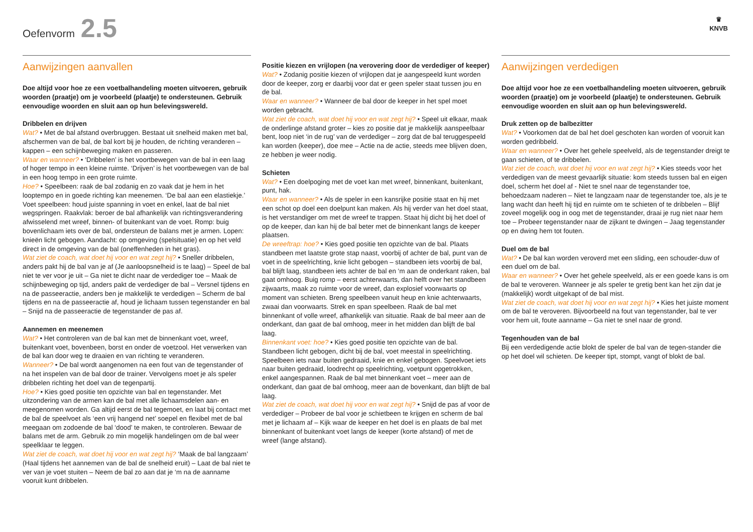Oefenvorm 2.5
♛
KNVB
Aanwijzingen aanvallen
Doe altijd voor hoe ze een voetbalhandeling moeten uitvoeren, gebruik woorden (praatje) om je voorbeeld (plaatje) te ondersteunen. Gebruik eenvoudige woorden en sluit aan op hun belevingswereld.
Dribbelen en drijven
Wat? • Met de bal afstand overbruggen. Bestaat uit snelheid maken met bal, afschermen van de bal, de bal kort bij je houden, de richting veranderen – kappen – een schijnbeweging maken en passeren.
Waar en wanneer? • ‘Dribbelen’ is het voortbewegen van de bal in een laag of hoger tempo in een kleine ruimte. ‘Drijven’ is het voortbewegen van de bal in een hoog tempo in een grote ruimte.
Hoe? • Speelbeen: raak de bal zodanig en zo vaak dat je hem in het looptempo en in goede richting kan meenemen. ‘De bal aan een elastiekje.’ Voet speelbeen: houd juiste spanning in voet en enkel, laat de bal niet wegspringen. Raakvlak: beroer de bal afhankelijk van richtingsverandering afwisselend met wreef, binnen- of buitenkant van de voet. Romp: buig bovenlichaam iets over de bal, ondersteun de balans met je armen. Lopen: knieën licht gebogen. Aandacht: op omgeving (spelsituatie) en op het veld direct in de omgeving van de bal (oneffenheden in het gras).
Wat ziet de coach, wat doet hij voor en wat zegt hij? • Sneller dribbelen, anders pakt hij de bal van je af (Je aanloopsnelheid is te laag) – Speel de bal niet te ver voor je uit – Ga niet te dicht naar de verdediger toe – Maak de schijnbeweging op tijd, anders pakt de verdediger de bal – Versnel tijdens en na de passeeractie, anders ben je makkelijk te verdedigen – Scherm de bal tijdens en na de passeeractie af, houd je lichaam tussen tegenstander en bal – Snijd na de passeeractie de tegenstander de pas af.
Aannemen en meenemen
Wat? • Het controleren van de bal kan met de binnenkant voet, wreef, buitenkant voet, bovenbeen, borst en onder de voetzool. Het verwerken van de bal kan door weg te draaien en van richting te veranderen.
Wanneer? • De bal wordt aangenomen na een fout van de tegenstander of na het inspelen van de bal door de trainer. Vervolgens moet je als speler dribbelen richting het doel van de tegenpartij.
Hoe? • Kies goed positie ten opzichte van bal en tegenstander. Met uitzondering van de armen kan de bal met alle lichaamsdelen aan- en meegenomen worden. Ga altijd eerst de bal tegemoet, en laat bij contact met de bal de speelvoet als ‘een vrij hangend net’ soepel en flexibel met de bal meegaan om zodoende de bal ‘dood’ te maken, te controleren. Bewaar de balans met de arm. Gebruik zo min mogelijk handelingen om de bal weer speelklaar te leggen.
Wat ziet de coach, wat doet hij voor en wat zegt hij? ‘Maak de bal langzaam’ (Haal tijdens het aannemen van de bal de snelheid eruit) – Laat de bal niet te ver van je voet stuiten – Neem de bal zo aan dat je ‘m na de aanname vooruit kunt dribbelen.
Positie kiezen en vrijlopen (na verovering door de verdediger of keeper)
Wat? • Zodanig positie kiezen of vrijlopen dat je aangespeeld kunt worden door de keeper, zorg er daarbij voor dat er geen speler staat tussen jou en de bal.
Waar en wanneer? • Wanneer de bal door de keeper in het spel moet worden gebracht.
Wat ziet de coach, wat doet hij voor en wat zegt hij? • Speel uit elkaar, maak de onderlinge afstand groter – kies zo positie dat je makkelijk aanspeelbaar bent, loop niet ‘in de rug’ van de verdediger – zorg dat de bal teruggespeeld kan worden (keeper), doe mee – Actie na de actie, steeds mee blijven doen, ze hebben je weer nodig.
Schieten
Wat? • Een doelpoging met de voet kan met wreef, binnenkant, buitenkant, punt, hak.
Waar en wanneer? • Als de speler in een kansrijke positie staat en hij met een schot op doel een doelpunt kan maken. Als hij verder van het doel staat, is het verstandiger om met de wreef te trappen. Staat hij dicht bij het doel of op de keeper, dan kan hij de bal beter met de binnenkant langs de keeper plaatsen.
De wreeftrap: hoe? • Kies goed positie ten opzichte van de bal. Plaats standbeen met laatste grote stap naast, voorbij of achter de bal, punt van de voet in de speelrichting, knie licht gebogen – standbeen iets voorbij de bal, bal blijft laag, standbeen iets achter de bal en ‘m aan de onderkant raken, bal gaat omhoog. Buig romp – eerst achterwaarts, dan helft over het standbeen zijwaarts, maak zo ruimte voor de wreef, dan explosief voorwaarts op moment van schieten. Breng speelbeen vanuit heup en knie achterwaarts, zwaai dan voorwaarts. Strek en span speelbeen. Raak de bal met binnenkant of volle wreef, afhankelijk van situatie. Raak de bal meer aan de onderkant, dan gaat de bal omhoog, meer in het midden dan blijft de bal laag.
Binnenkant voet: hoe? • Kies goed positie ten opzichte van de bal. Standbeen licht gebogen, dicht bij de bal, voet meestal in speelrichting. Speelbeen iets naar buiten gedraaid, knie en enkel gebogen. Speelvoet iets naar buiten gedraaid, loodrecht op speelrichting, voetpunt opgetrokken, enkel aangespannen. Raak de bal met binnenkant voet – meer aan de onderkant, dan gaat de bal omhoog, meer aan de bovenkant, dan blijft de bal laag.
Wat ziet de coach, wat doet hij voor en wat zegt hij? • Snijd de pas af voor de verdediger – Probeer de bal voor je schietbeen te krijgen en scherm de bal met je lichaam af – Kijk waar de keeper en het doel is en plaats de bal met binnenkant of buitenkant voet langs de keeper (korte afstand) of met de wreef (lange afstand).
Aanwijzingen verdedigen
Doe altijd voor hoe ze een voetbalhandeling moeten uitvoeren, gebruik woorden (praatje) om je voorbeeld (plaatje) te ondersteunen. Gebruik eenvoudige woorden en sluit aan op hun belevingswereld.
Druk zetten op de balbezitter
Wat? • Voorkomen dat de bal het doel geschoten kan worden of vooruit kan worden gedribbeld.
Waar en wanneer? • Over het gehele speelveld, als de tegenstander dreigt te gaan schieten, of te dribbelen.
Wat ziet de coach, wat doet hij voor en wat zegt hij? • Kies steeds voor het verdedigen van de meest gevaarlijk situatie: kom steeds tussen bal en eigen doel, scherm het doel af - Niet te snel naar de tegenstander toe, behoedzaam naderen – Niet te langzaam naar de tegenstander toe, als je te lang wacht dan heeft hij tijd en ruimte om te schieten of te dribbelen – Blijf zoveel mogelijk oog in oog met de tegenstander, draai je rug niet naar hem toe – Probeer tegenstander naar de zijkant te dwingen – Jaag tegenstander op en dwing hem tot fouten.
Duel om de bal
Wat? • De bal kan worden veroverd met een sliding, een schouder-duw of een duel om de bal.
Waar en wanneer? • Over het gehele speelveld, als er een goede kans is om de bal te veroveren. Wanneer je als speler te gretig bent kan het zijn dat je (makkelijk) wordt uitgekapt of de bal mist.
Wat ziet de coach, wat doet hij voor en wat zegt hij? • Kies het juiste moment om de bal te veroveren. Bijvoorbeeld na fout van tegenstander, bal te ver voor hem uit, foute aanname – Ga niet te snel naar de grond.
Tegenhouden van de bal
Bij een verdedigende actie blokt de speler de bal van de tegen-stander die op het doel wil schieten. De keeper tipt, stompt, vangt of blokt de bal.